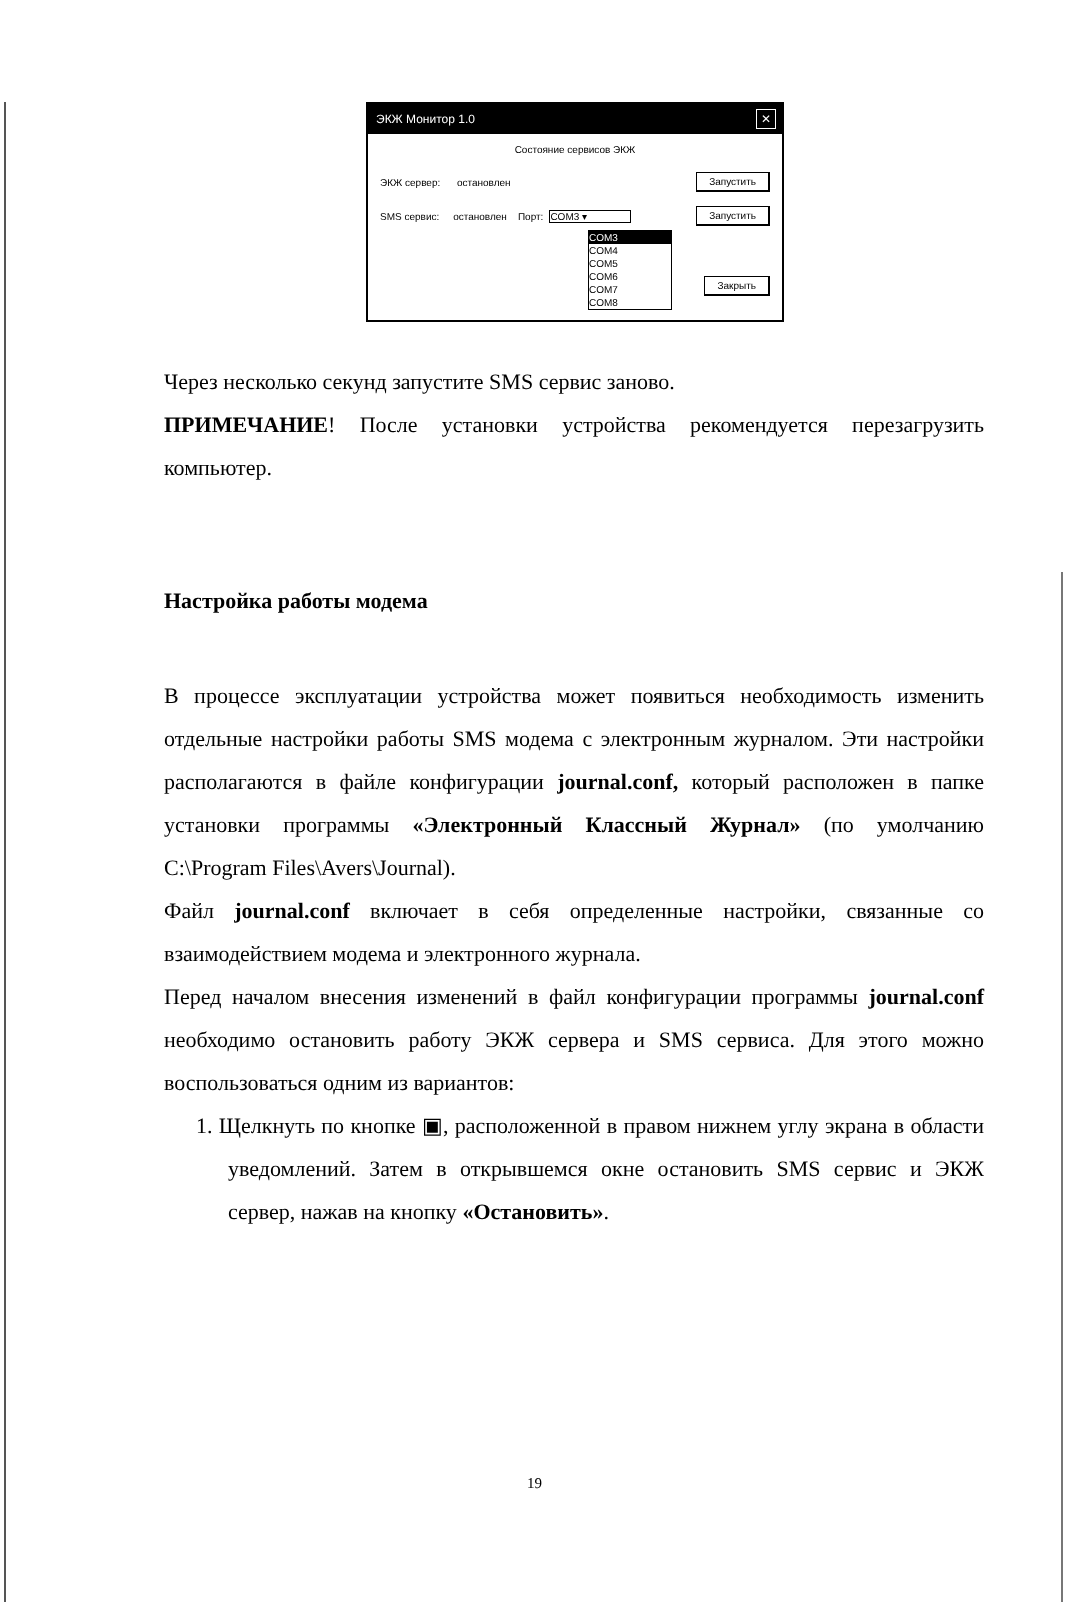ЭКЖ Монитор 1.0 ✕
Состояние сервисов ЭКЖ
ЭКЖ сервер: остановлен Запустить
SMS сервис: остановлен Порт: COM3 ▾ Запустить
COM3
COM4
COM5
COM6
COM7
COM8
Закрыть
Через несколько секунд запустите SMS сервис заново.
ПРИМЕЧАНИЕ! После установки устройства рекомендуется перезагрузить компьютер.
Настройка работы модема
В процессе эксплуатации устройства может появиться необходимость изменить отдельные настройки работы SMS модема с электронным журналом. Эти настройки располагаются в файле конфигурации journal.conf, который расположен в папке установки программы «Электронный Классный Журнал» (по умолчанию C:\Program Files\Avers\Journal).
Файл journal.conf включает в себя определенные настройки, связанные со взаимодействием модема и электронного журнала.
Перед началом внесения изменений в файл конфигурации программы journal.conf необходимо остановить работу ЭКЖ сервера и SMS сервиса. Для этого можно воспользоваться одним из вариантов:
1. Щелкнуть по кнопке ▣, расположенной в правом нижнем углу экрана в области уведомлений. Затем в открывшемся окне остановить SMS сервис и ЭКЖ сервер, нажав на кнопку «Остановить».
19